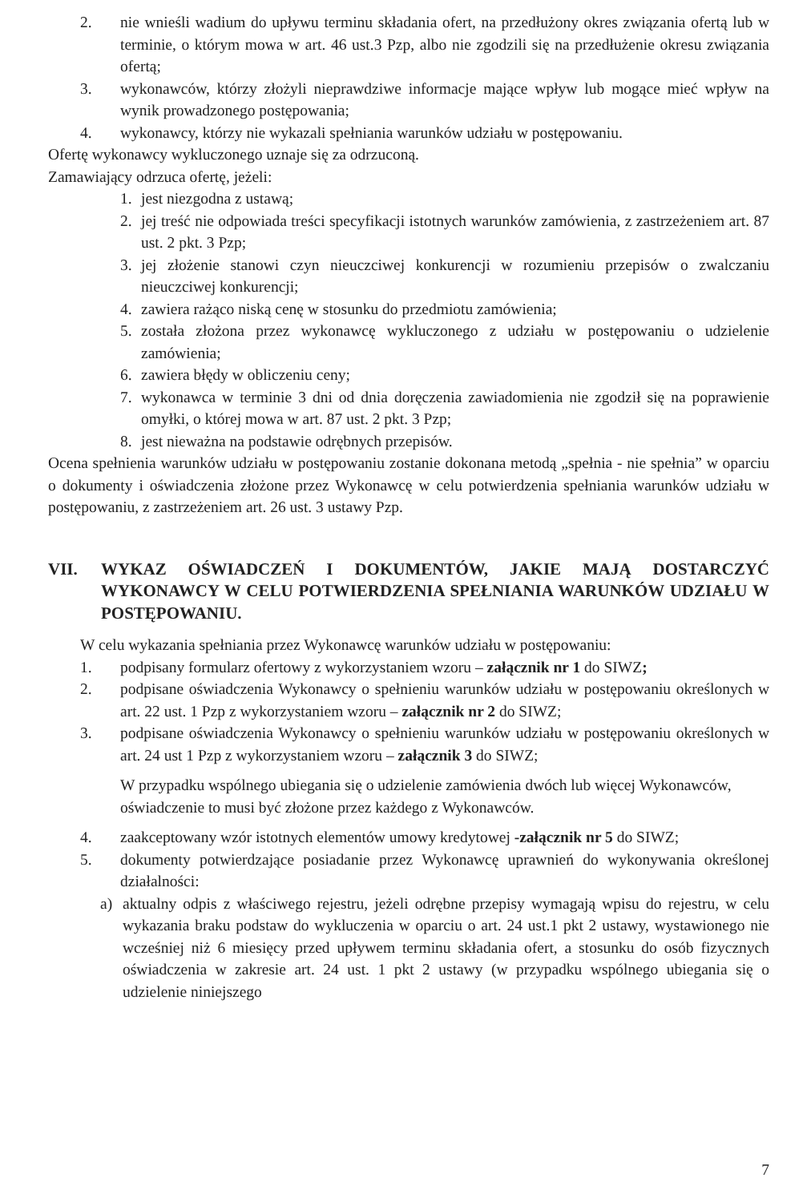2. nie wnieśli wadium do upływu terminu składania ofert, na przedłużony okres związania ofertą lub w terminie, o którym mowa w art. 46 ust.3 Pzp, albo nie zgodzili się na przedłużenie okresu związania ofertą;
3. wykonawców, którzy złożyli nieprawdziwe informacje mające wpływ lub mogące mieć wpływ na wynik prowadzonego postępowania;
4. wykonawcy, którzy nie wykazali spełniania warunków udziału w postępowaniu.
Ofertę wykonawcy wykluczonego uznaje się za odrzuconą.
Zamawiający odrzuca ofertę, jeżeli:
1. jest niezgodna z ustawą;
2. jej treść nie odpowiada treści specyfikacji istotnych warunków zamówienia, z zastrzeżeniem art. 87 ust. 2 pkt. 3 Pzp;
3. jej złożenie stanowi czyn nieuczciwej konkurencji w rozumieniu przepisów o zwalczaniu nieuczciwej konkurencji;
4. zawiera rażąco niską cenę w stosunku do przedmiotu zamówienia;
5. została złożona przez wykonawcę wykluczonego z udziału w postępowaniu o udzielenie zamówienia;
6. zawiera błędy w obliczeniu ceny;
7. wykonawca w terminie 3 dni od dnia doręczenia zawiadomienia nie zgodził się na poprawienie omyłki, o której mowa w art. 87 ust. 2 pkt. 3 Pzp;
8. jest nieważna na podstawie odrębnych przepisów.
Ocena spełnienia warunków udziału w postępowaniu zostanie dokonana metodą „spełnia - nie spełnia” w oparciu o dokumenty i oświadczenia złożone przez Wykonawcę w celu potwierdzenia spełniania warunków udziału w postępowaniu, z zastrzeżeniem art. 26 ust. 3 ustawy Pzp.
VII. WYKAZ OŚWIADCZEŃ I DOKUMENTÓW, JAKIE MAJĄ DOSTARCZYĆ WYKONAWCY W CELU POTWIERDZENIA SPEŁNIANIA WARUNKÓW UDZIAŁU W POSTĘPOWANIU.
W celu wykazania spełniania przez Wykonawcę warunków udziału w postępowaniu:
1. podpisany formularz ofertowy z wykorzystaniem wzoru – załącznik nr 1 do SIWZ;
2. podpisane oświadczenia Wykonawcy o spełnieniu warunków udziału w postępowaniu określonych w art. 22 ust. 1 Pzp z wykorzystaniem wzoru – załącznik nr 2 do SIWZ;
3. podpisane oświadczenia Wykonawcy o spełnieniu warunków udziału w postępowaniu określonych w art. 24 ust 1 Pzp z wykorzystaniem wzoru – załącznik 3 do SIWZ;
W przypadku wspólnego ubiegania się o udzielenie zamówienia dwóch lub więcej Wykonawców, oświadczenie to musi być złożone przez każdego z Wykonawców.
4. zaakceptowany wzór istotnych elementów umowy kredytowej -załącznik nr 5 do SIWZ;
5. dokumenty potwierdzające posiadanie przez Wykonawcę uprawnień do wykonywania określonej działalności:
a) aktualny odpis z właściwego rejestru, jeżeli odrębne przepisy wymagają wpisu do rejestru, w celu wykazania braku podstaw do wykluczenia w oparciu o art. 24 ust.1 pkt 2 ustawy, wystawionego nie wcześniej niż 6 miesięcy przed upływem terminu składania ofert, a stosunku do osób fizycznych oświadczenia w zakresie art. 24 ust. 1 pkt 2 ustawy (w przypadku wspólnego ubiegania się o udzielenie niniejszego
7